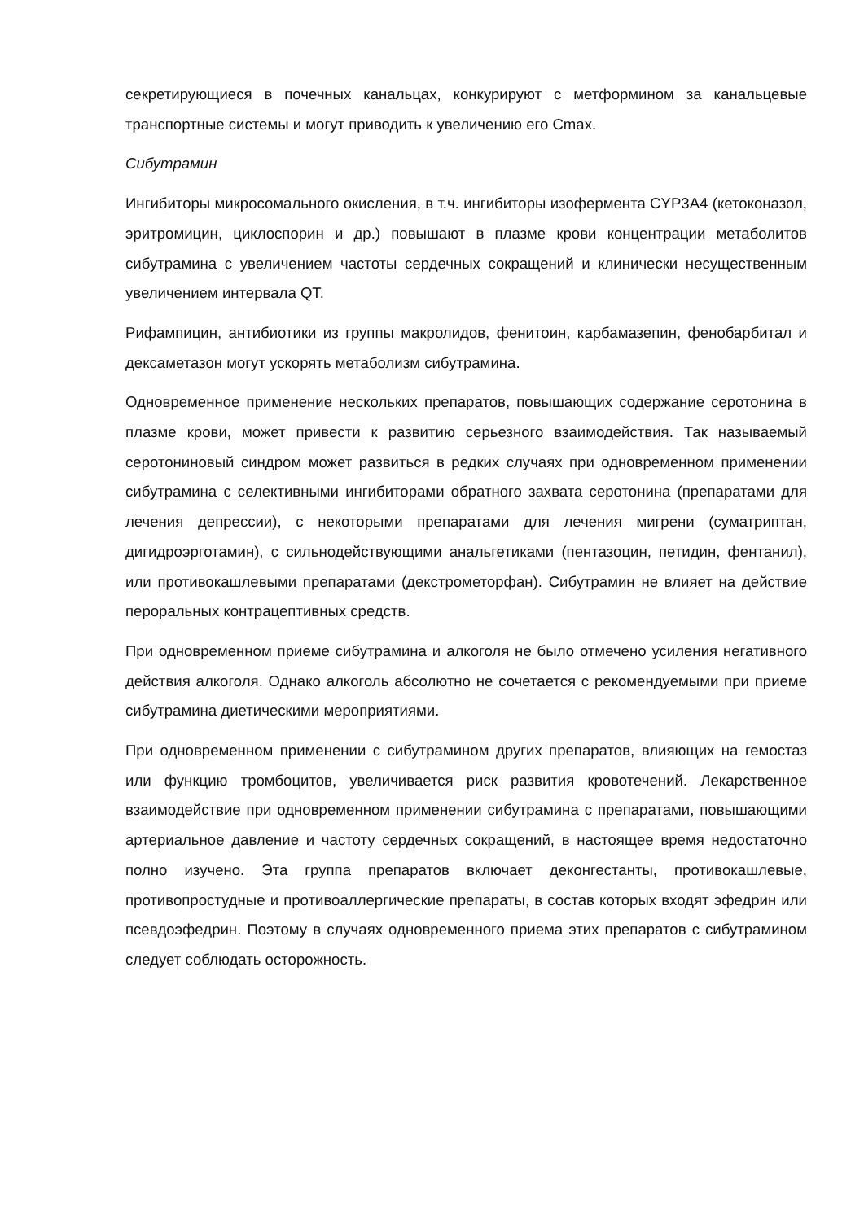секретирующиеся в почечных канальцах, конкурируют с метформином за канальцевые транспортные системы и могут приводить к увеличению его Cmax.
Сибутрамин
Ингибиторы микросомального окисления, в т.ч. ингибиторы изофермента CYP3A4 (кетоконазол, эритромицин, циклоспорин и др.) повышают в плазме крови концентрации метаболитов сибутрамина с увеличением частоты сердечных сокращений и клинически несущественным увеличением интервала QT.
Рифампицин, антибиотики из группы макролидов, фенитоин, карбамазепин, фенобарбитал и дексаметазон могут ускорять метаболизм сибутрамина.
Одновременное применение нескольких препаратов, повышающих содержание серотонина в плазме крови, может привести к развитию серьезного взаимодействия. Так называемый серотониновый синдром может развиться в редких случаях при одновременном применении сибутрамина с селективными ингибиторами обратного захвата серотонина (препаратами для лечения депрессии), с некоторыми препаратами для лечения мигрени (суматриптан, дигидроэрготамин), с сильнодействующими анальгетиками (пентазоцин, петидин, фентанил), или противокашлевыми препаратами (декстрометорфан). Сибутрамин не влияет на действие пероральных контрацептивных средств.
При одновременном приеме сибутрамина и алкоголя не было отмечено усиления негативного действия алкоголя. Однако алкоголь абсолютно не сочетается с рекомендуемыми при приеме сибутрамина диетическими мероприятиями.
При одновременном применении с сибутрамином других препаратов, влияющих на гемостаз или функцию тромбоцитов, увеличивается риск развития кровотечений. Лекарственное взаимодействие при одновременном применении сибутрамина с препаратами, повышающими артериальное давление и частоту сердечных сокращений, в настоящее время недостаточно полно изучено. Эта группа препаратов включает деконгестанты, противокашлевые, противопростудные и противоаллергические препараты, в состав которых входят эфедрин или псевдоэфедрин. Поэтому в случаях одновременного приема этих препаратов с сибутрамином следует соблюдать осторожность.